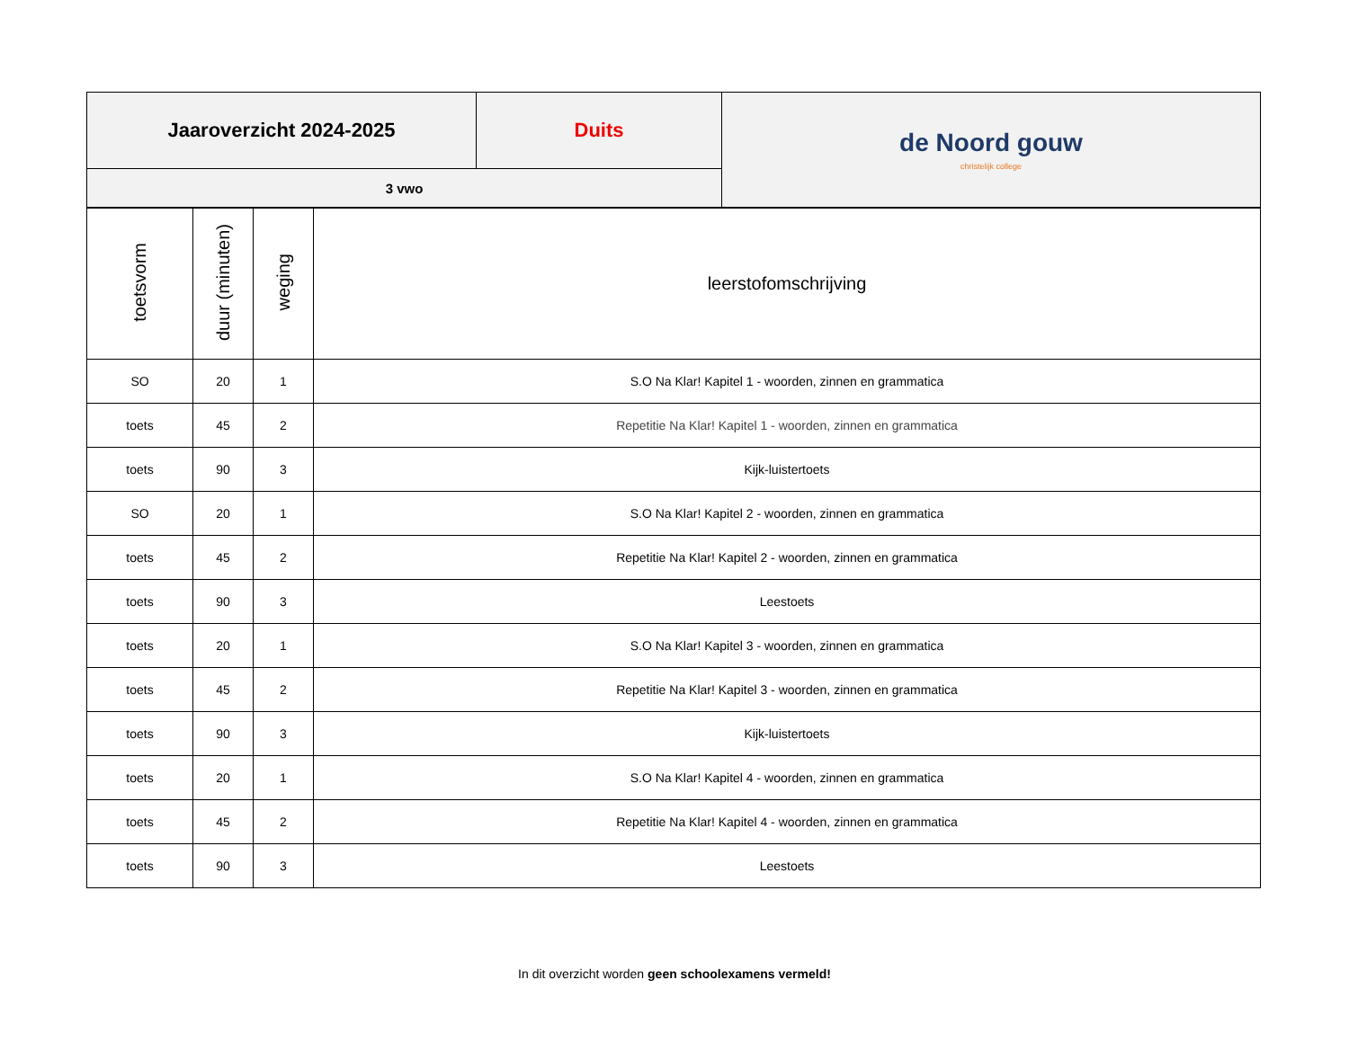| Jaaroverzicht 2024-2025 | Duits | de Noord gouw christelijk college |
| 3 vwo | | |
| toetsvorm | duur (minuten) | weging | leerstofomschrijving |
| --- | --- | --- | --- |
| SO | 20 | 1 | S.O Na Klar! Kapitel 1 - woorden, zinnen en grammatica |
| toets | 45 | 2 | Repetitie Na Klar! Kapitel 1 - woorden, zinnen en grammatica |
| toets | 90 | 3 | Kijk-luistertoets |
| SO | 20 | 1 | S.O Na Klar! Kapitel 2 - woorden, zinnen en grammatica |
| toets | 45 | 2 | Repetitie Na Klar! Kapitel 2 - woorden, zinnen en grammatica |
| toets | 90 | 3 | Leestoets |
| toets | 20 | 1 | S.O Na Klar! Kapitel 3 - woorden, zinnen en grammatica |
| toets | 45 | 2 | Repetitie Na Klar! Kapitel 3 - woorden, zinnen en grammatica |
| toets | 90 | 3 | Kijk-luistertoets |
| toets | 20 | 1 | S.O Na Klar! Kapitel 4 - woorden, zinnen en grammatica |
| toets | 45 | 2 | Repetitie Na Klar! Kapitel 4 - woorden, zinnen en grammatica |
| toets | 90 | 3 | Leestoets |
In dit overzicht worden geen schoolexamens vermeld!